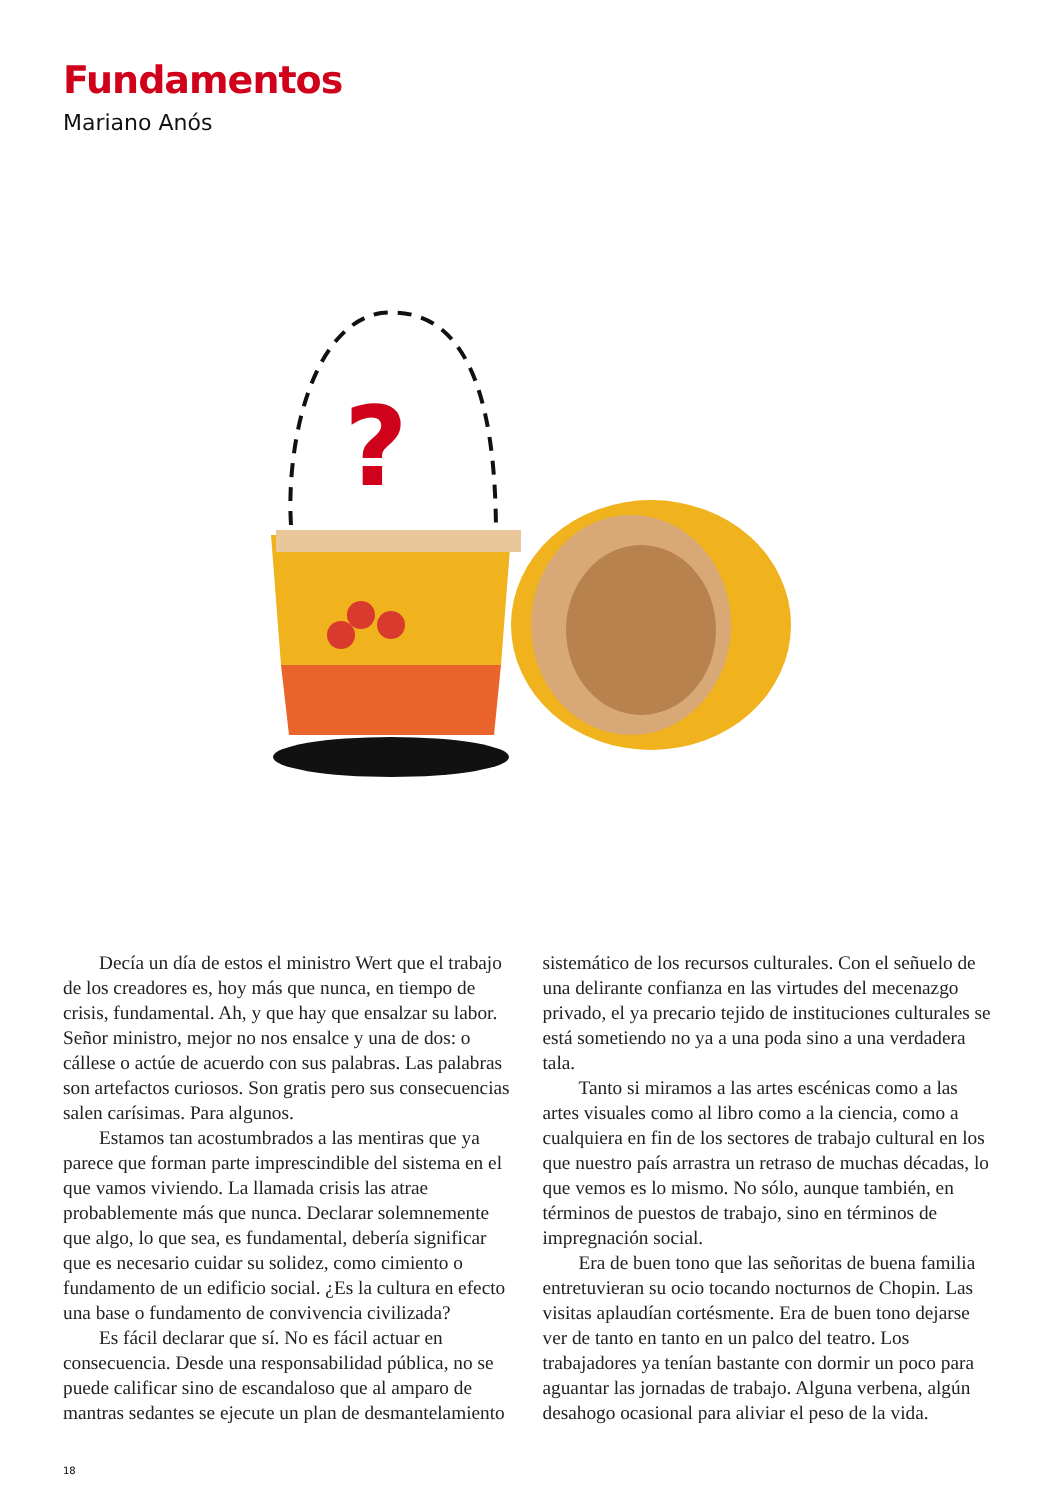Fundamentos
Mariano Anós
?
Decía un día de estos el ministro Wert que el trabajo de los creadores es, hoy más que nunca, en tiempo de crisis, fundamental. Ah, y que hay que ensalzar su labor. Señor ministro, mejor no nos ensalce y una de dos: o cállese o actúe de acuerdo con sus palabras. Las palabras son artefactos curiosos. Son gratis pero sus consecuencias salen carísimas. Para algunos.
Estamos tan acostumbrados a las mentiras que ya parece que forman parte imprescindible del sistema en el que vamos viviendo. La llamada crisis las atrae probablemente más que nunca. Declarar solemnemente que algo, lo que sea, es fundamental, debería significar que es necesario cuidar su solidez, como cimiento o fundamento de un edificio social. ¿Es la cultura en efecto una base o fundamento de convivencia civilizada?
Es fácil declarar que sí. No es fácil actuar en consecuencia. Desde una responsabilidad pública, no se puede calificar sino de escandaloso que al amparo de mantras sedantes se ejecute un plan de desmantelamiento sistemático de los recursos culturales. Con el señuelo de una delirante confianza en las virtudes del mecenazgo privado, el ya precario tejido de instituciones culturales se está sometiendo no ya a una poda sino a una verdadera tala.
Tanto si miramos a las artes escénicas como a las artes visuales como al libro como a la ciencia, como a cualquiera en fin de los sectores de trabajo cultural en los que nuestro país arrastra un retraso de muchas décadas, lo que vemos es lo mismo. No sólo, aunque también, en términos de puestos de trabajo, sino en términos de impregnación social.
Era de buen tono que las señoritas de buena familia entretuvieran su ocio tocando nocturnos de Chopin. Las visitas aplaudían cortésmente. Era de buen tono dejarse ver de tanto en tanto en un palco del teatro. Los trabajadores ya tenían bastante con dormir un poco para aguantar las jornadas de trabajo. Alguna verbena, algún desahogo ocasional para aliviar el peso de la vida.
18